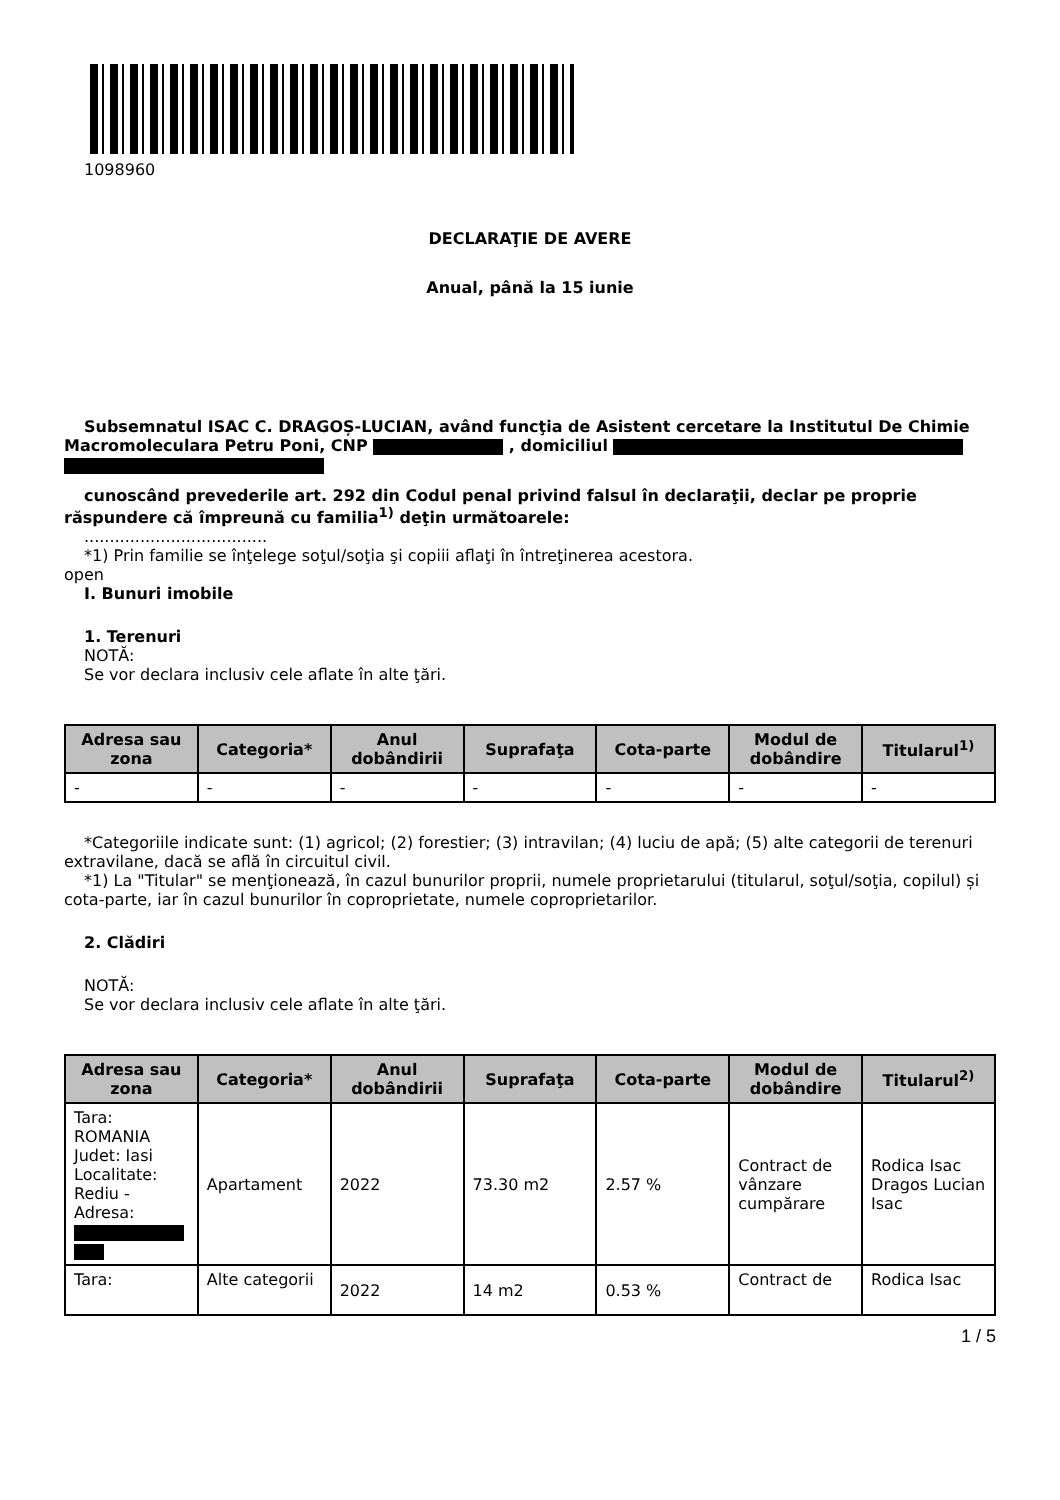1098960
DECLARAŢIE DE AVERE
Anual, până la 15 iunie
Subsemnatul ISAC C. DRAGOȘ-LUCIAN, având funcţia de Asistent cercetare la Institutul De Chimie Macromoleculara Petru Poni, CNP , domiciliul
cunoscând prevederile art. 292 din Codul penal privind falsul în declaraţii, declar pe proprie răspundere că împreună cu familia<sup>1)</sup> deţin următoarele:
....................................
*1) Prin familie se înţelege soţul/soţia şi copiii aflaţi în întreţinerea acestora.
open
I. Bunuri imobile
1. Terenuri
NOTĂ:
Se vor declara inclusiv cele aflate în alte ţări.
| Adresa sau zona | Categoria* | Anul dobândirii | Suprafaţa | Cota-parte | Modul de dobândire | Titularul<sup>1)</sup> |
| --- | --- | --- | --- | --- | --- | --- |
| - | - | - | - | - | - | - |
*Categoriile indicate sunt: (1) agricol; (2) forestier; (3) intravilan; (4) luciu de apă; (5) alte categorii de terenuri extravilane, dacă se află în circuitul civil.
*1) La "Titular" se menţionează, în cazul bunurilor proprii, numele proprietarului (titularul, soţul/soţia, copilul) și cota-parte, iar în cazul bunurilor în coproprietate, numele coproprietarilor.
2. Clădiri
NOTĂ:
Se vor declara inclusiv cele aflate în alte ţări.
| Adresa sau zona | Categoria* | Anul dobândirii | Suprafaţa | Cota-parte | Modul de dobândire | Titularul<sup>2)</sup> |
| --- | --- | --- | --- | --- | --- | --- |
| Tara: ROMANIA Judet: Iasi Localitate: Rediu - Adresa: | Apartament | 2022 | 73.30 m2 | 2.57 % | Contract de vânzare cumpărare | Rodica Isac Dragos Lucian Isac |
| Tara: | Alte categorii | 2022 | 14 m2 | 0.53 % | Contract de | Rodica Isac |
1 / 5